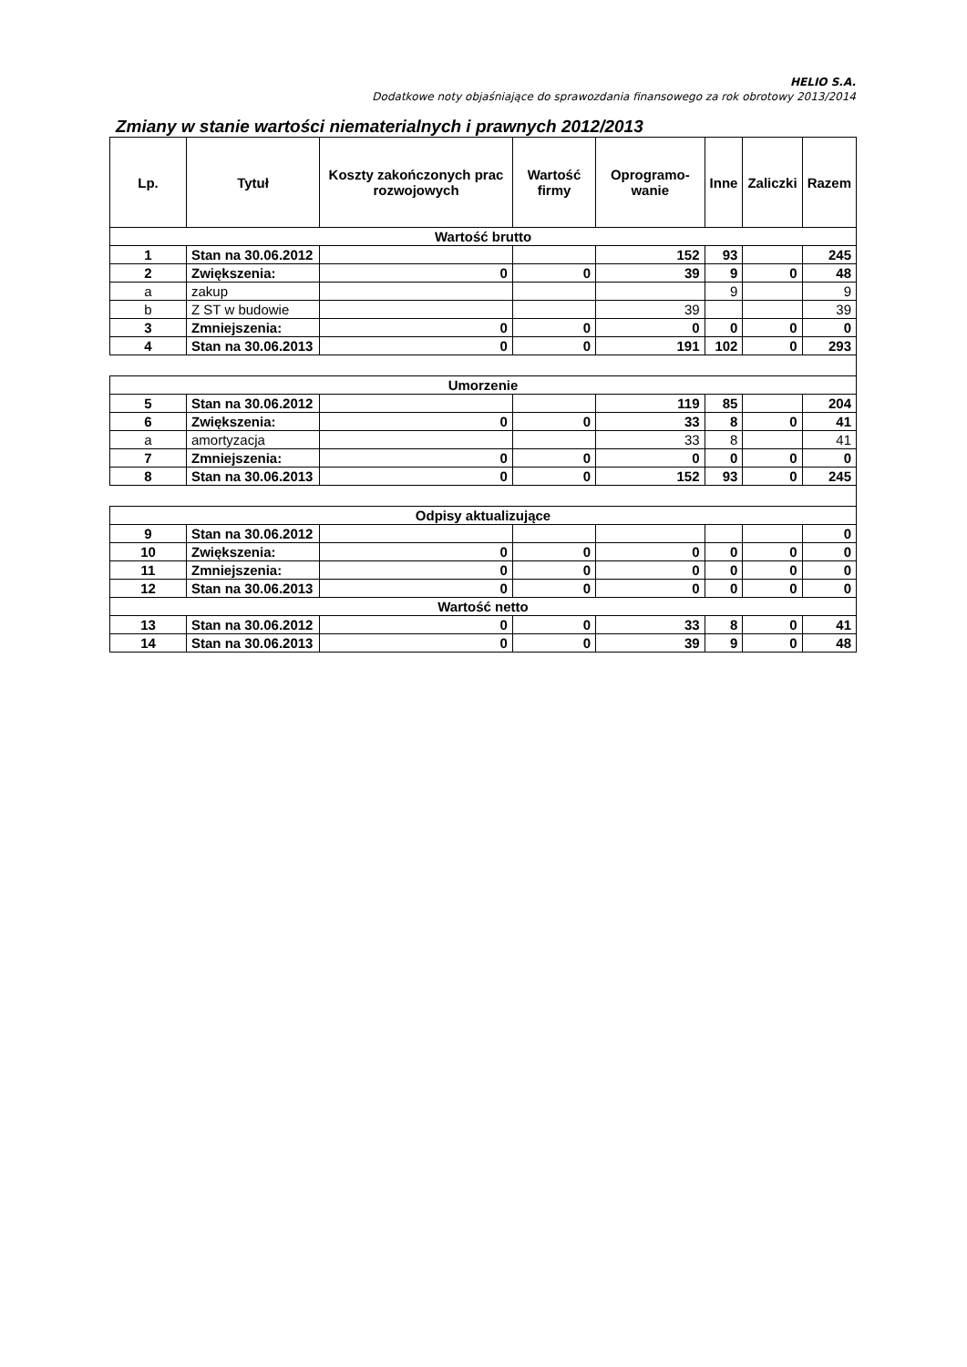HELIO S.A.
Dodatkowe noty objaśniające do sprawozdania finansowego za rok obrotowy 2013/2014
Zmiany w stanie wartości niematerialnych i prawnych 2012/2013
| Lp. | Tytuł | Koszty zakończonych prac rozwojowych | Wartość firmy | Oprogramo-wanie | Inne | Zaliczki | Razem |
| --- | --- | --- | --- | --- | --- | --- | --- |
| Wartość brutto | | | | | | | |
| 1 | Stan na 30.06.2012 | | | 152 | 93 | | 245 |
| 2 | Zwiększenia: | 0 | 0 | 39 | 9 | 0 | 48 |
| a | zakup | | | | 9 | | 9 |
| b | Z ST w budowie | | | 39 | | | 39 |
| 3 | Zmniejszenia: | 0 | 0 | 0 | 0 | 0 | 0 |
| 4 | Stan na 30.06.2013 | 0 | 0 | 191 | 102 | 0 | 293 |
| Umorzenie | | | | | | | |
| 5 | Stan na 30.06.2012 | | | 119 | 85 | | 204 |
| 6 | Zwiększenia: | 0 | 0 | 33 | 8 | 0 | 41 |
| a | amortyzacja | | | 33 | 8 | | 41 |
| 7 | Zmniejszenia: | 0 | 0 | 0 | 0 | 0 | 0 |
| 8 | Stan na 30.06.2013 | 0 | 0 | 152 | 93 | 0 | 245 |
| Odpisy aktualizujące | | | | | | | |
| 9 | Stan na 30.06.2012 | | | | | | 0 |
| 10 | Zwiększenia: | 0 | 0 | 0 | 0 | 0 | 0 |
| 11 | Zmniejszenia: | 0 | 0 | 0 | 0 | 0 | 0 |
| 12 | Stan na 30.06.2013 | 0 | 0 | 0 | 0 | 0 | 0 |
| Wartość netto | | | | | | | |
| 13 | Stan na 30.06.2012 | 0 | 0 | 33 | 8 | 0 | 41 |
| 14 | Stan na 30.06.2013 | 0 | 0 | 39 | 9 | 0 | 48 |